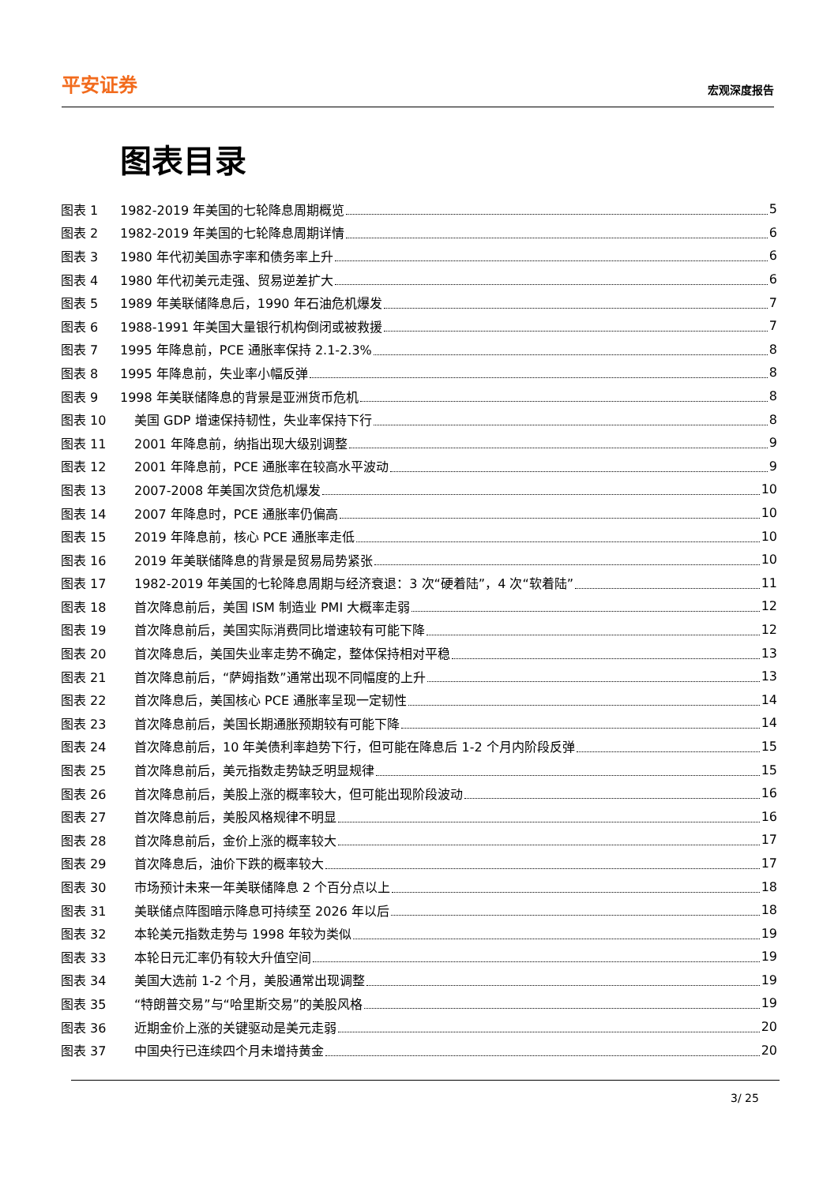平安证券
宏观深度报告
图表目录
图表 1 1982-2019 年美国的七轮降息周期概览 5
图表 2 1982-2019 年美国的七轮降息周期详情 6
图表 3 1980 年代初美国赤字率和债务率上升 6
图表 4 1980 年代初美元走强、贸易逆差扩大 6
图表 5 1989 年美联储降息后，1990 年石油危机爆发 7
图表 6 1988-1991 年美国大量银行机构倒闭或被救援 7
图表 7 1995 年降息前，PCE 通胀率保持 2.1-2.3% 8
图表 8 1995 年降息前，失业率小幅反弹 8
图表 9 1998 年美联储降息的背景是亚洲货币危机 8
图表 10 美国 GDP 增速保持韧性，失业率保持下行 8
图表 11 2001 年降息前，纳指出现大级别调整 9
图表 12 2001 年降息前，PCE 通胀率在较高水平波动 9
图表 13 2007-2008 年美国次贷危机爆发 10
图表 14 2007 年降息时，PCE 通胀率仍偏高 10
图表 15 2019 年降息前，核心 PCE 通胀率走低 10
图表 16 2019 年美联储降息的背景是贸易局势紧张 10
图表 17 1982-2019 年美国的七轮降息周期与经济衰退：3 次“硬着陆”，4 次“软着陆” 11
图表 18 首次降息前后，美国 ISM 制造业 PMI 大概率走弱 12
图表 19 首次降息前后，美国实际消费同比增速较有可能下降 12
图表 20 首次降息后，美国失业率走势不确定，整体保持相对平稳 13
图表 21 首次降息前后，“萨姆指数”通常出现不同幅度的上升 13
图表 22 首次降息后，美国核心 PCE 通胀率呈现一定韧性 14
图表 23 首次降息前后，美国长期通胀预期较有可能下降 14
图表 24 首次降息前后，10 年美债利率趋势下行，但可能在降息后 1-2 个月内阶段反弹 15
图表 25 首次降息前后，美元指数走势缺乏明显规律 15
图表 26 首次降息前后，美股上涨的概率较大，但可能出现阶段波动 16
图表 27 首次降息前后，美股风格规律不明显 16
图表 28 首次降息前后，金价上涨的概率较大 17
图表 29 首次降息后，油价下跌的概率较大 17
图表 30 市场预计未来一年美联储降息 2 个百分点以上 18
图表 31 美联储点阵图暗示降息可持续至 2026 年以后 18
图表 32 本轮美元指数走势与 1998 年较为类似 19
图表 33 本轮日元汇率仍有较大升值空间 19
图表 34 美国大选前 1-2 个月，美股通常出现调整 19
图表 35 “特朗普交易”与“哈里斯交易”的美股风格 19
图表 36 近期金价上涨的关键驱动是美元走弱 20
图表 37 中国央行已连续四个月未增持黄金 20
3/ 25